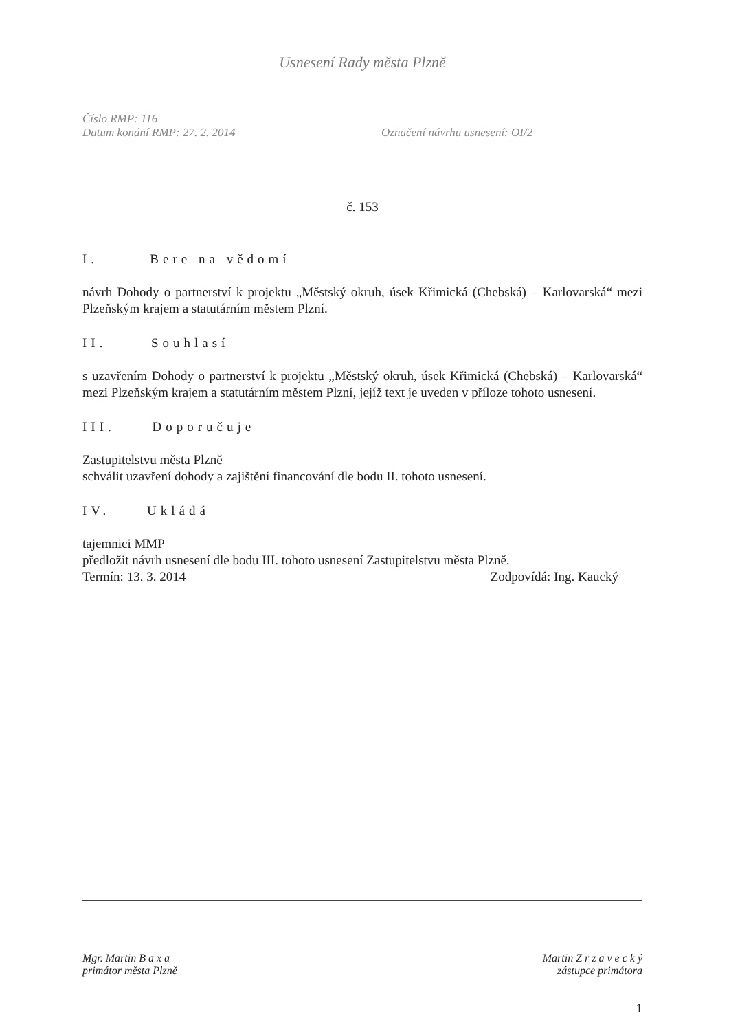Usnesení Rady města Plzně
Číslo RMP: 116
Datum konání RMP: 27. 2. 2014 Označení návrhu usnesení: OI/2
č. 153
I. Bere na vědomí
návrh Dohody o partnerství k projektu „Městský okruh, úsek Křimická (Chebská) – Karlovarská“ mezi Plzeňským krajem a statutárním městem Plzní.
II. Souhlasí
s uzavřením Dohody o partnerství k projektu „Městský okruh, úsek Křimická (Chebská) – Karlovarská“ mezi Plzeňským krajem a statutárním městem Plzní, jejíž text je uveden v příloze tohoto usnesení.
III. Doporučuje
Zastupitelstvu města Plzně
schválit uzavření dohody a zajištění financování dle bodu II. tohoto usnesení.
IV. Ukládá
tajemnici MMP
předložit návrh usnesení dle bodu III. tohoto usnesení Zastupitelstvu města Plzně.
Termín: 13. 3. 2014 Zodpovídá: Ing. Kaucký
Mgr. Martin B a x a
primátor města Plzně
Martin Z r z a v e c k ý
zástupce primátora
1